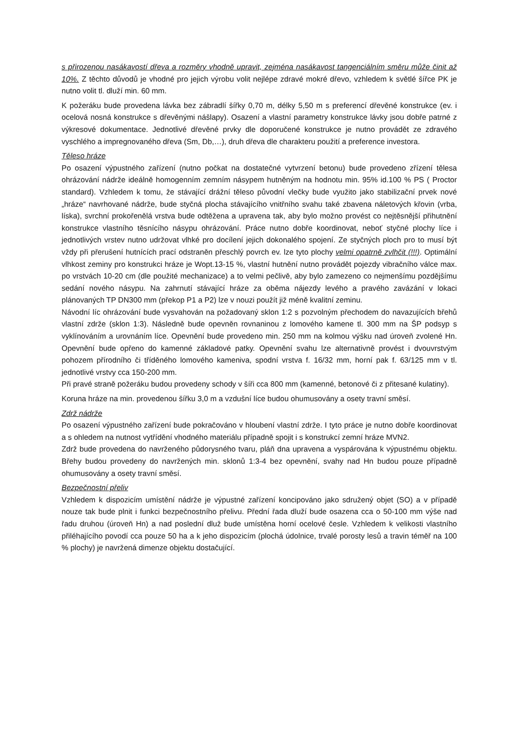s přirozenou nasákavostí dřeva a rozměry vhodně upravit, zejména nasákavost tangenciálním směru může činit až 10%. Z těchto důvodů je vhodné pro jejich výrobu volit nejlépe zdravé mokré dřevo, vzhledem k světlé šířce PK je nutno volit tl. dluží min. 60 mm.
K požeráku bude provedena lávka bez zábradlí šířky 0,70 m, délky 5,50 m s preferencí dřevěné konstrukce (ev. i ocelová nosná konstrukce s dřevěnými nášlapy). Osazení a vlastní parametry konstrukce lávky jsou dobře patrné z výkresové dokumentace. Jednotlivé dřevěné prvky dle doporučené konstrukce je nutno provádět ze zdravého vyschlého a impregnovaného dřeva (Sm, Db,…), druh dřeva dle charakteru použití a preference investora.
Těleso hráze
Po osazení výpustného zařízení (nutno počkat na dostatečné vytvrzení betonu) bude provedeno zřízení tělesa ohrázování nádrže ideálně homogenním zemním násypem hutněným na hodnotu min. 95% id.100 % PS ( Proctor standard). Vzhledem k tomu, že stávající drážní těleso původní vlečky bude využito jako stabilizační prvek nové „hráze“ navrhované nádrže, bude styčná plocha stávajícího vnitřního svahu také zbavena náletových křovin (vrba, líska), svrchní prokořenělá vrstva bude odtěžena a upravena tak, aby bylo možno provést co nejtěsnější přihutnění konstrukce vlastního těsnícího násypu ohrázování. Práce nutno dobře koordinovat, neboť styčné plochy líce i jednotlivých vrstev nutno udržovat vlhké pro docílení jejich dokonalého spojení. Ze styčných ploch pro to musí být vždy při přerušení hutnících prací odstraněn přeschlý povrch ev. lze tyto plochy velmi opatrně zvlhčit (!!!). Optimální vlhkost zeminy pro konstrukci hráze je Wopt.13-15 %, vlastní hutnění nutno provádět pojezdy vibračního válce max. po vrstvách 10-20 cm (dle použité mechanizace) a to velmi pečlivě, aby bylo zamezeno co nejmenšímu pozdějšímu sedání nového násypu. Na zahrnutí stávající hráze za oběma nájezdy levého a pravého zavázání v lokaci plánovaných TP DN300 mm (překop P1 a P2) lze v nouzi použít již méně kvalitní zeminu.
Návodní líc ohrázování bude vysvahován na požadovaný sklon 1:2 s pozvolným přechodem do navazujících břehů vlastní zdrže (sklon 1:3). Následně bude opevněn rovnaninou z lomového kamene tl. 300 mm na ŠP podsyp s vyklínováním a urovnáním líce. Opevnění bude provedeno min. 250 mm na kolmou výšku nad úroveň zvolené Hn. Opevnění bude opřeno do kamenné základové patky. Opevnění svahu lze alternativně provést i dvouvrstvým pohozem přírodního či tříděného lomového kameniva, spodní vrstva f. 16/32 mm, horní pak f. 63/125 mm v tl. jednotlivé vrstvy cca 150-200 mm.
Při pravé straně požeráku budou provedeny schody v šíři cca 800 mm (kamenné, betonové či z přitesané kulatiny).
Koruna hráze na min. provedenou šířku 3,0 m a vzdušní líce budou ohumusovány a osety travní směsí.
Zdrž nádrže
Po osazení výpustného zařízení bude pokračováno v hloubení vlastní zdrže. I tyto práce je nutno dobře koordinovat a s ohledem na nutnost vytřídění vhodného materiálu případně spojit i s konstrukcí zemní hráze MVN2.
Zdrž bude provedena do navrženého půdorysného tvaru, pláň dna upravena a vyspárována k výpustnému objektu. Břehy budou provedeny do navržených min. sklonů 1:3-4 bez opevnění, svahy nad Hn budou pouze případně ohumusovány a osety travní směsí.
Bezpečnostní přeliv
Vzhledem k dispozicím umístění nádrže je výpustné zařízení koncipováno jako sdružený objet (SO) a v případě nouze tak bude plnit i funkci bezpečnostního přelivu. Přední řada dluží bude osazena cca o 50-100 mm výše nad řadu druhou (úroveň Hn) a nad poslední dluž bude umístěna horní ocelové česle. Vzhledem k velikosti vlastního přiléhajícího povodí cca pouze 50 ha a k jeho dispozicím (plochá údolnice, trvalé porosty lesů a travin téměř na 100 % plochy) je navržená dimenze objektu dostačující.